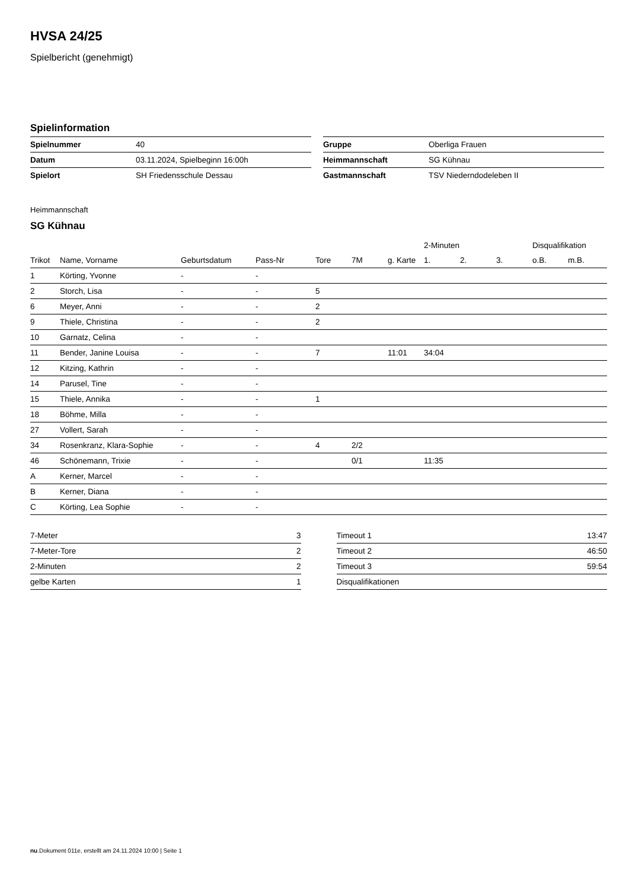HVSA 24/25
Spielbericht (genehmigt)
Spielinformation
| Spielnummer | 40 |
| Datum | 03.11.2024, Spielbeginn 16:00h |
| Spielort | SH Friedensschule Dessau |
| Gruppe | Oberliga Frauen |
| Heimmannschaft | SG Kühnau |
| Gastmannschaft | TSV Niederndodeleben II |
Heimmannschaft
SG Kühnau
| | | | | | | | 2-Minuten | | | Disqualifikation | |
| --- | --- | --- | --- | --- | --- | --- | --- | --- | --- | --- | --- |
| Trikot | Name, Vorname | Geburtsdatum | Pass-Nr | Tore | 7M | g. Karte | 1. | 2. | 3. | o.B. | m.B. |
| 1 | Körting, Yvonne | - | - | | | | | | | | |
| 2 | Storch, Lisa | - | - | 5 | | | | | | | |
| 6 | Meyer, Anni | - | - | 2 | | | | | | | |
| 9 | Thiele, Christina | - | - | 2 | | | | | | | |
| 10 | Garnatz, Celina | - | - | | | | | | | | |
| 11 | Bender, Janine Louisa | - | - | 7 | | 11:01 | 34:04 | | | | |
| 12 | Kitzing, Kathrin | - | - | | | | | | | | |
| 14 | Parusel, Tine | - | - | | | | | | | | |
| 15 | Thiele, Annika | - | - | 1 | | | | | | | |
| 18 | Böhme, Milla | - | - | | | | | | | | |
| 27 | Vollert, Sarah | - | - | | | | | | | | |
| 34 | Rosenkranz, Klara-Sophie | - | - | 4 | 2/2 | | | | | | |
| 46 | Schönemann, Trixie | - | - | | 0/1 | | 11:35 | | | | |
| A | Kerner, Marcel | - | - | | | | | | | | |
| B | Kerner, Diana | - | - | | | | | | | | |
| C | Körting, Lea Sophie | - | - | | | | | | | | |
| 7-Meter | 3 |
| 7-Meter-Tore | 2 |
| 2-Minuten | 2 |
| gelbe Karten | 1 |
| Timeout 1 | 13:47 |
| Timeout 2 | 46:50 |
| Timeout 3 | 59:54 |
| Disqualifikationen | |
nu.Dokument 011e, erstellt am 24.11.2024 10:00 | Seite 1